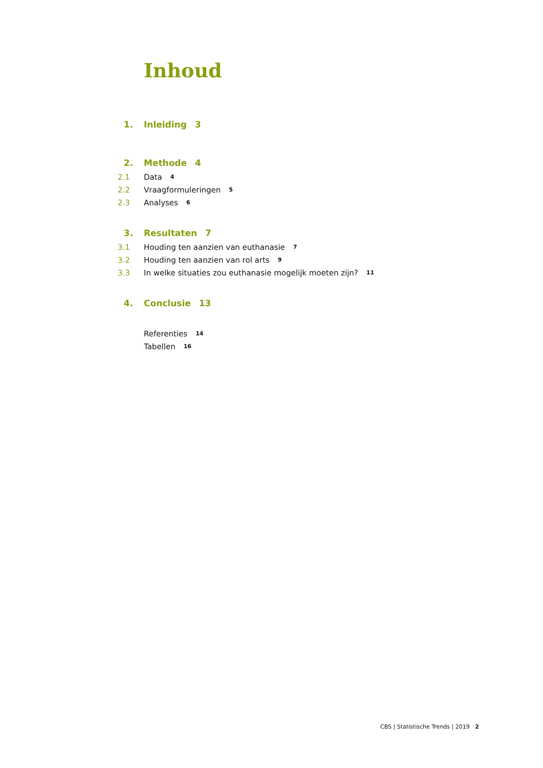Inhoud
1. Inleiding 3
2. Methode 4
2.1 Data 4
2.2 Vraagformuleringen 5
2.3 Analyses 6
3. Resultaten 7
3.1 Houding ten aanzien van euthanasie 7
3.2 Houding ten aanzien van rol arts 9
3.3 In welke situaties zou euthanasie mogelijk moeten zijn? 11
4. Conclusie 13
Referenties 14
Tabellen 16
CBS | Statistische Trends | 2019 2